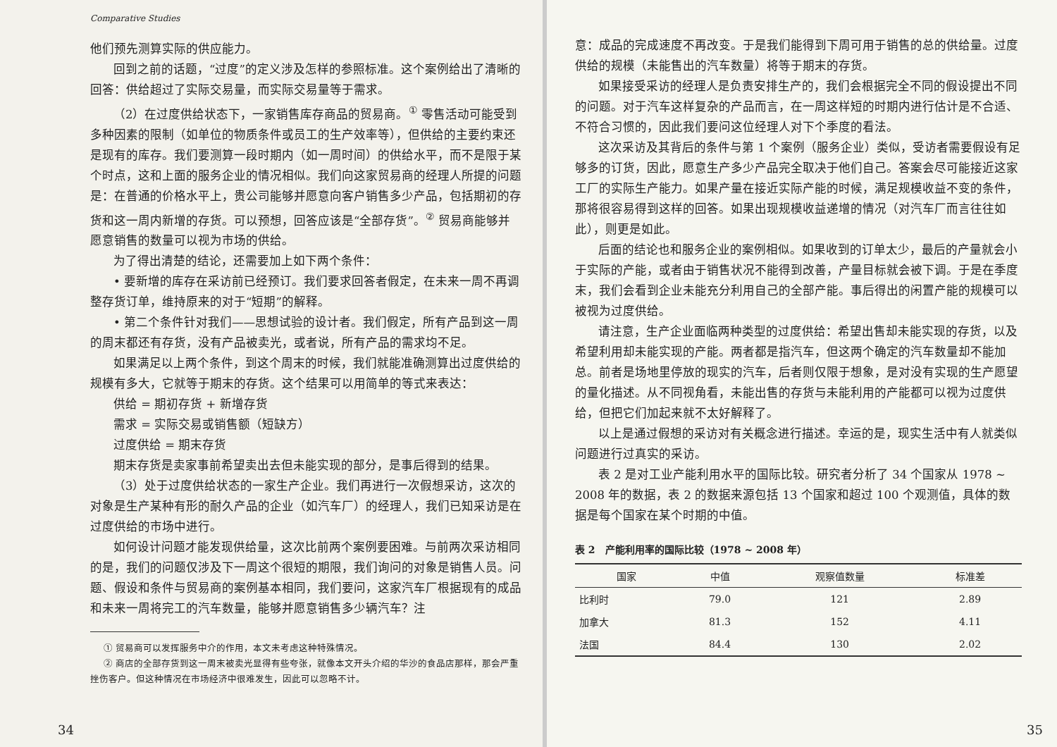Comparative Studies
他们预先测算实际的供应能力。
回到之前的话题，“过度”的定义涉及怎样的参照标准。这个案例给出了清晰的回答：供给超过了实际交易量，而实际交易量等于需求。
（2）在过度供给状态下，一家销售库存商品的贸易商。<sup>①</sup> 零售活动可能受到多种因素的限制（如单位的物质条件或员工的生产效率等），但供给的主要约束还是现有的库存。我们要测算一段时期内（如一周时间）的供给水平，而不是限于某个时点，这和上面的服务企业的情况相似。我们向这家贸易商的经理人所提的问题是：在普通的价格水平上，贵公司能够并愿意向客户销售多少产品，包括期初的存货和这一周内新增的存货。可以预想，回答应该是“全部存货”。<sup>②</sup> 贸易商能够并愿意销售的数量可以视为市场的供给。
为了得出清楚的结论，还需要加上如下两个条件：
• 要新增的库存在采访前已经预订。我们要求回答者假定，在未来一周不再调整存货订单，维持原来的对于“短期”的解释。
• 第二个条件针对我们——思想试验的设计者。我们假定，所有产品到这一周的周末都还有存货，没有产品被卖光，或者说，所有产品的需求均不足。
如果满足以上两个条件，到这个周末的时候，我们就能准确测算出过度供给的规模有多大，它就等于期末的存货。这个结果可以用简单的等式来表达：
供给 = 期初存货 + 新增存货
需求 = 实际交易或销售额（短缺方）
过度供给 = 期末存货
期末存货是卖家事前希望卖出去但未能实现的部分，是事后得到的结果。
（3）处于过度供给状态的一家生产企业。我们再进行一次假想采访，这次的对象是生产某种有形的耐久产品的企业（如汽车厂）的经理人，我们已知采访是在过度供给的市场中进行。
如何设计问题才能发现供给量，这次比前两个案例要困难。与前两次采访相同的是，我们的问题仅涉及下一周这个很短的期限，我们询问的对象是销售人员。问题、假设和条件与贸易商的案例基本相同，我们要问，这家汽车厂根据现有的成品和未来一周将完工的汽车数量，能够并愿意销售多少辆汽车？注
① 贸易商可以发挥服务中介的作用，本文未考虑这种特殊情况。
② 商店的全部存货到这一周末被卖光显得有些夸张，就像本文开头介绍的华沙的食品店那样，那会严重挫伤客户。但这种情况在市场经济中很难发生，因此可以忽略不计。
34
意：成品的完成速度不再改变。于是我们能得到下周可用于销售的总的供给量。过度供给的规模（未能售出的汽车数量）将等于期末的存货。
如果接受采访的经理人是负责安排生产的，我们会根据完全不同的假设提出不同的问题。对于汽车这样复杂的产品而言，在一周这样短的时期内进行估计是不合适、不符合习惯的，因此我们要问这位经理人对下个季度的看法。
这次采访及其背后的条件与第 1 个案例（服务企业）类似，受访者需要假设有足够多的订货，因此，愿意生产多少产品完全取决于他们自己。答案会尽可能接近这家工厂的实际生产能力。如果产量在接近实际产能的时候，满足规模收益不变的条件，那将很容易得到这样的回答。如果出现规模收益递增的情况（对汽车厂而言往往如此），则更是如此。
后面的结论也和服务企业的案例相似。如果收到的订单太少，最后的产量就会小于实际的产能，或者由于销售状况不能得到改善，产量目标就会被下调。于是在季度末，我们会看到企业未能充分利用自己的全部产能。事后得出的闲置产能的规模可以被视为过度供给。
请注意，生产企业面临两种类型的过度供给：希望出售却未能实现的存货，以及希望利用却未能实现的产能。两者都是指汽车，但这两个确定的汽车数量却不能加总。前者是场地里停放的现实的汽车，后者则仅限于想象，是对没有实现的生产愿望的量化描述。从不同视角看，未能出售的存货与未能利用的产能都可以视为过度供给，但把它们加起来就不太好解释了。
以上是通过假想的采访对有关概念进行描述。幸运的是，现实生活中有人就类似问题进行过真实的采访。
表 2 是对工业产能利用水平的国际比较。研究者分析了 34 个国家从 1978 ~ 2008 年的数据，表 2 的数据来源包括 13 个国家和超过 100 个观测值，具体的数据是每个国家在某个时期的中值。
表 2　产能利用率的国际比较（1978 ~ 2008 年）
| 国家 | 中值 | 观察值数量 | 标准差 |
| --- | --- | --- | --- |
| 比利时 | 79.0 | 121 | 2.89 |
| 加拿大 | 81.3 | 152 | 4.11 |
| 法国 | 84.4 | 130 | 2.02 |
35